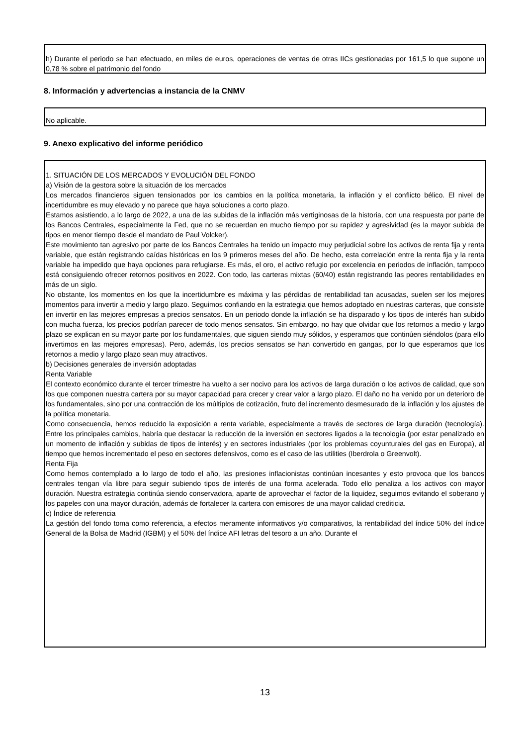h) Durante el periodo se han efectuado, en miles de euros, operaciones de ventas de otras IICs gestionadas por 161,5 lo que supone un 0,78 % sobre el patrimonio del fondo
8. Información y advertencias a instancia de la CNMV
No aplicable.
9. Anexo explicativo del informe periódico
1. SITUACIÓN DE LOS MERCADOS Y EVOLUCIÓN DEL FONDO
a) Visión de la gestora sobre la situación de los mercados
Los mercados financieros siguen tensionados por los cambios en la política monetaria, la inflación y el conflicto bélico. El nivel de incertidumbre es muy elevado y no parece que haya soluciones a corto plazo.
Estamos asistiendo, a lo largo de 2022, a una de las subidas de la inflación más vertiginosas de la historia, con una respuesta por parte de los Bancos Centrales, especialmente la Fed, que no se recuerdan en mucho tiempo por su rapidez y agresividad (es la mayor subida de tipos en menor tiempo desde el mandato de Paul Volcker).
Este movimiento tan agresivo por parte de los Bancos Centrales ha tenido un impacto muy perjudicial sobre los activos de renta fija y renta variable, que están registrando caídas históricas en los 9 primeros meses del año. De hecho, esta correlación entre la renta fija y la renta variable ha impedido que haya opciones para refugiarse. Es más, el oro, el activo refugio por excelencia en periodos de inflación, tampoco está consiguiendo ofrecer retornos positivos en 2022. Con todo, las carteras mixtas (60/40) están registrando las peores rentabilidades en más de un siglo.
No obstante, los momentos en los que la incertidumbre es máxima y las pérdidas de rentabilidad tan acusadas, suelen ser los mejores momentos para invertir a medio y largo plazo. Seguimos confiando en la estrategia que hemos adoptado en nuestras carteras, que consiste en invertir en las mejores empresas a precios sensatos. En un periodo donde la inflación se ha disparado y los tipos de interés han subido con mucha fuerza, los precios podrían parecer de todo menos sensatos. Sin embargo, no hay que olvidar que los retornos a medio y largo plazo se explican en su mayor parte por los fundamentales, que siguen siendo muy sólidos, y esperamos que continúen siéndolos (para ello invertimos en las mejores empresas). Pero, además, los precios sensatos se han convertido en gangas, por lo que esperamos que los retornos a medio y largo plazo sean muy atractivos.
b) Decisiones generales de inversión adoptadas
Renta Variable
El contexto económico durante el tercer trimestre ha vuelto a ser nocivo para los activos de larga duración o los activos de calidad, que son los que componen nuestra cartera por su mayor capacidad para crecer y crear valor a largo plazo. El daño no ha venido por un deterioro de los fundamentales, sino por una contracción de los múltiplos de cotización, fruto del incremento desmesurado de la inflación y los ajustes de la política monetaria.
Como consecuencia, hemos reducido la exposición a renta variable, especialmente a través de sectores de larga duración (tecnología). Entre los principales cambios, habría que destacar la reducción de la inversión en sectores ligados a la tecnología (por estar penalizado en un momento de inflación y subidas de tipos de interés) y en sectores industriales (por los problemas coyunturales del gas en Europa), al tiempo que hemos incrementado el peso en sectores defensivos, como es el caso de las utilities (Iberdrola o Greenvolt).
Renta Fija
Como hemos contemplado a lo largo de todo el año, las presiones inflacionistas continúan incesantes y esto provoca que los bancos centrales tengan vía libre para seguir subiendo tipos de interés de una forma acelerada. Todo ello penaliza a los activos con mayor duración. Nuestra estrategia continúa siendo conservadora, aparte de aprovechar el factor de la liquidez, seguimos evitando el soberano y los papeles con una mayor duración, además de fortalecer la cartera con emisores de una mayor calidad crediticia.
c) Índice de referencia
La gestión del fondo toma como referencia, a efectos meramente informativos y/o comparativos, la rentabilidad del índice 50% del índice General de la Bolsa de Madrid (IGBM) y el 50% del índice AFI letras del tesoro a un año. Durante el
13